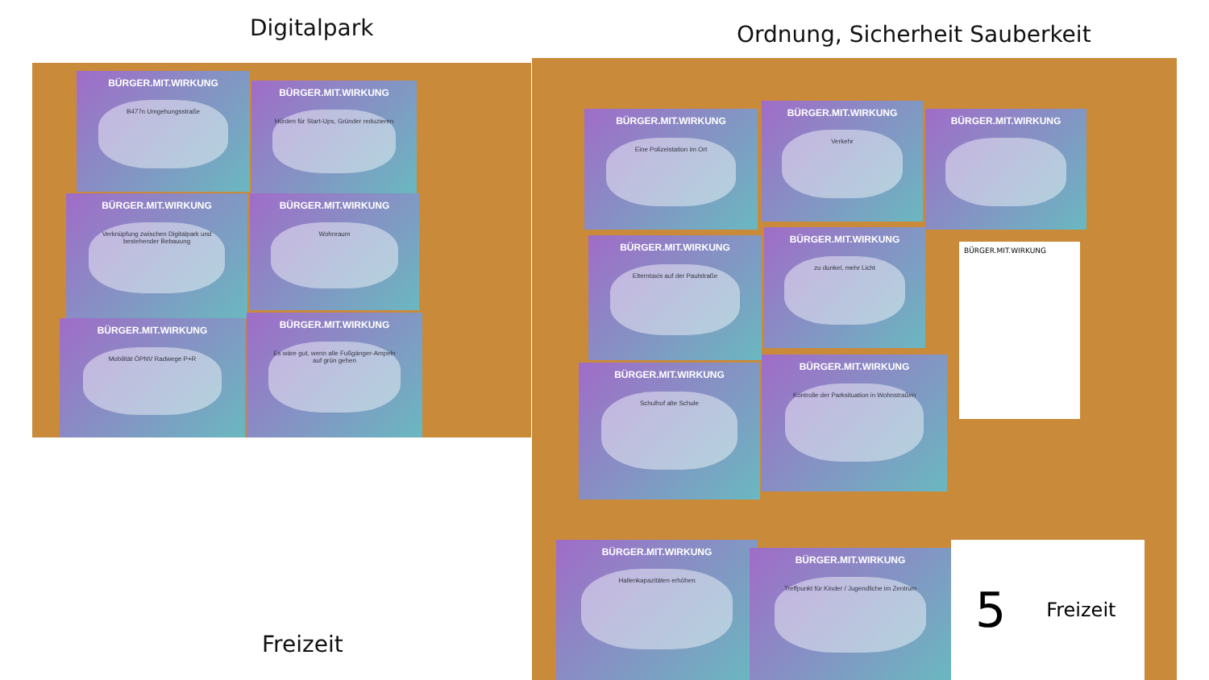Digitalpark Ordnung, Sicherheit Sauberkeit
BÜRGER.MIT.WIRKUNG
B477n Umgehungsstraße
BÜRGER.MIT.WIRKUNG
Hürden für Start-Ups, Gründer reduzieren
BÜRGER.MIT.WIRKUNG
Verknüpfung zwischen Digitalpark und bestehender Bebauung
BÜRGER.MIT.WIRKUNG
Wohnraum
BÜRGER.MIT.WIRKUNG
Mobilität ÖPNV Radwege P+R
BÜRGER.MIT.WIRKUNG
Es wäre gut, wenn alle Fußgänger-Ampeln auf grün gehen
BÜRGER.MIT.WIRKUNG
Eine Polizeistation im Ort
BÜRGER.MIT.WIRKUNG
Verkehr
BÜRGER.MIT.WIRKUNG
BÜRGER.MIT.WIRKUNG
Elterntaxis auf der Paulstraße
BÜRGER.MIT.WIRKUNG
zu dunkel, mehr Licht
BÜRGER.MIT.WIRKUNG
BÜRGER.MIT.WIRKUNG
Schulhof alte Schule
BÜRGER.MIT.WIRKUNG
Kontrolle der Parksituation in Wohnstraßen
BÜRGER.MIT.WIRKUNG
Hallenkapazitäten erhöhen
BÜRGER.MIT.WIRKUNG
Treffpunkt für Kinder / Jugendliche im Zentrum
5 Freizeit
Freizeit